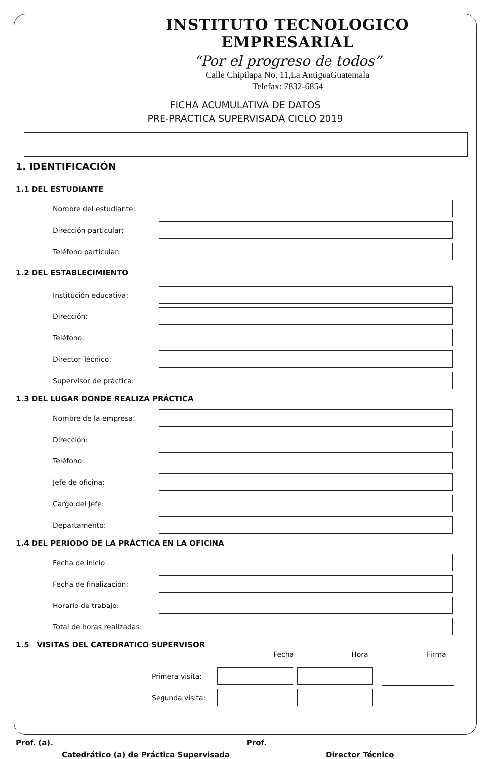INSTITUTO TECNOLOGICO EMPRESARIAL
“Por el progreso de todos”
Calle Chipilapa No. 11,La AntiguaGuatemala
Telefax: 7832-6854
FICHA ACUMULATIVA DE DATOS
PRE-PRÁCTICA SUPERVISADA CICLO 2019
1. IDENTIFICACIÓN
1.1 DEL ESTUDIANTE
Nombre del estudiante:
Dirección particular:
Teléfono particular:
1.2 DEL ESTABLECIMIENTO
Institución educativa:
Dirección:
Teléfono:
Director Técnico:
Supervisor de práctica:
1.3 DEL LUGAR DONDE REALIZA PRÁCTICA
Nombre de la empresa:
Dirección:
Teléfono:
Jefe de oficina:
Cargo del Jefe:
Departamento:
1.4 DEL PERIODO DE LA PRÁCTICA EN LA OFICINA
Fecha de inicio
Fecha de finalización:
Horario de trabajo:
Total de horas realizadas:
1.5 VISITAS DEL CATEDRATICO SUPERVISOR
Fecha Hora Firma
Primera visita:
Segunda visita:
Prof. (a). Prof.
Catedrático (a) de Práctica Supervisada Director Técnico